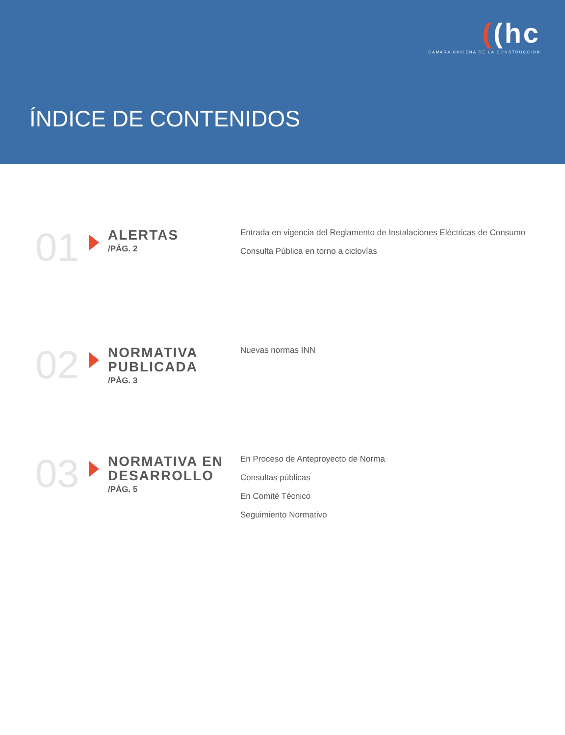((hc
CAMARA CHILENA DE LA CONSTRUCCION
ÍNDICE DE CONTENIDOS
01
ALERTAS
/PÁG. 2
Entrada en vigencia del Reglamento de Instalaciones Eléctricas de Consumo
Consulta Pública en torno a ciclovías
02
NORMATIVA PUBLICADA
/PÁG. 3
Nuevas normas INN
03
NORMATIVA EN DESARROLLO
/PÁG. 5
En Proceso de Anteproyecto de Norma
Consultas públicas
En Comité Técnico
Seguimiento Normativo